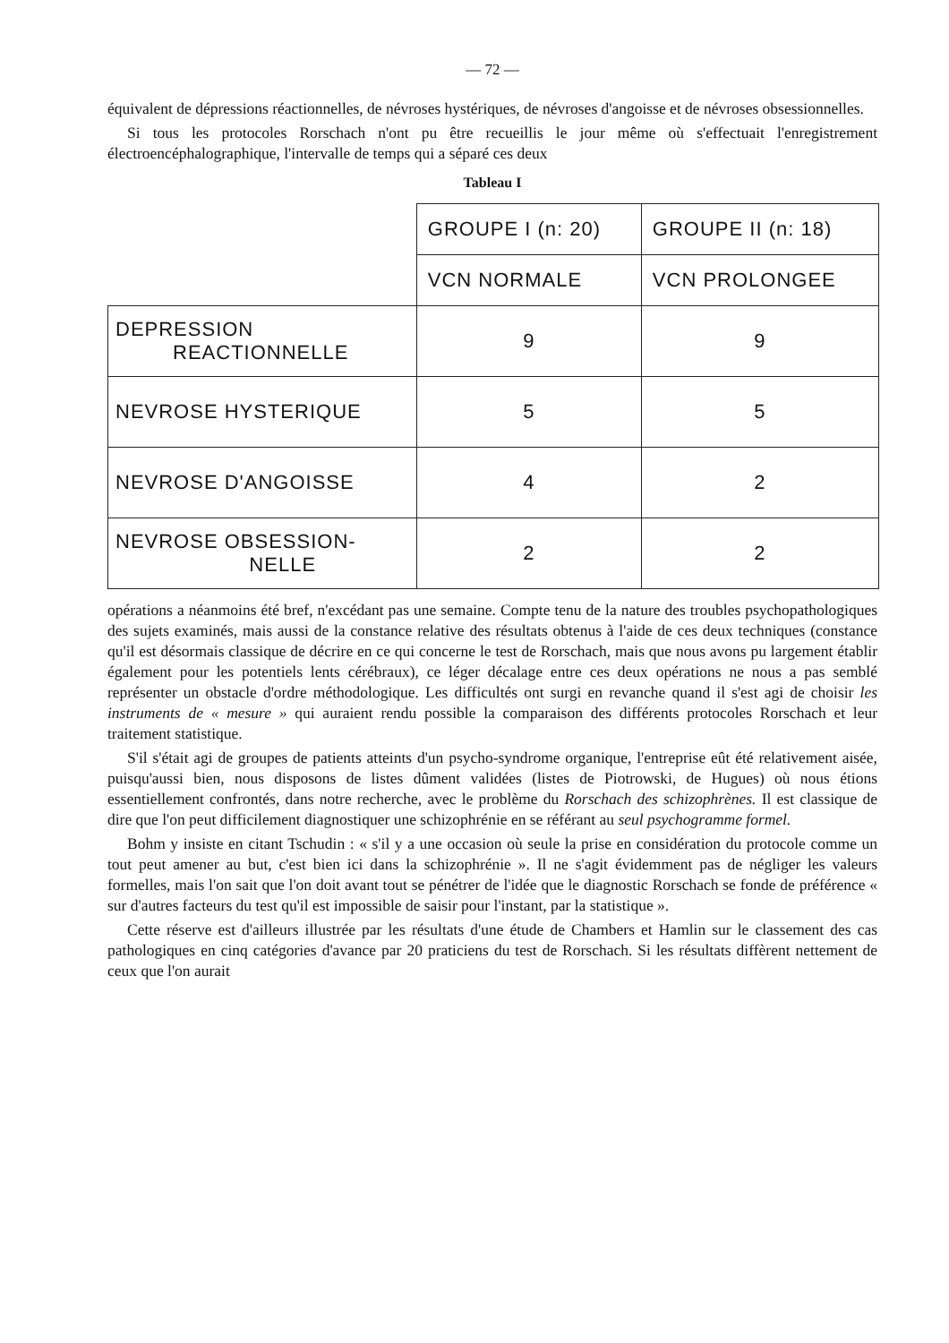— 72 —
équivalent de dépressions réactionnelles, de névroses hystériques, de névroses d'angoisse et de névroses obsessionnelles.
Si tous les protocoles Rorschach n'ont pu être recueillis le jour même où s'effectuait l'enregistrement électroencéphalographique, l'intervalle de temps qui a séparé ces deux
Tableau I
| | GROUPE I (n: 20) | GROUPE II (n: 18) |
| --- | --- | --- |
| | VCN NORMALE | VCN PROLONGEE |
| DEPRESSION REACTIONNELLE | 9 | 9 |
| NEVROSE HYSTERIQUE | 5 | 5 |
| NEVROSE D'ANGOISSE | 4 | 2 |
| NEVROSE OBSESSION- NELLE | 2 | 2 |
opérations a néanmoins été bref, n'excédant pas une semaine. Compte tenu de la nature des troubles psychopathologiques des sujets examinés, mais aussi de la constance relative des résultats obtenus à l'aide de ces deux techniques (constance qu'il est désormais classique de décrire en ce qui concerne le test de Rorschach, mais que nous avons pu largement établir également pour les potentiels lents cérébraux), ce léger décalage entre ces deux opérations ne nous a pas semblé représenter un obstacle d'ordre méthodologique. Les difficultés ont surgi en revanche quand il s'est agi de choisir les instruments de « mesure » qui auraient rendu possible la comparaison des différents protocoles Rorschach et leur traitement statistique.
S'il s'était agi de groupes de patients atteints d'un psycho-syndrome organique, l'entreprise eût été relativement aisée, puisqu'aussi bien, nous disposons de listes dûment validées (listes de Piotrowski, de Hugues) où nous étions essentiellement confrontés, dans notre recherche, avec le problème du Rorschach des schizophrènes. Il est classique de dire que l'on peut difficilement diagnostiquer une schizophrénie en se référant au seul psychogramme formel.
Bohm y insiste en citant Tschudin : « s'il y a une occasion où seule la prise en considération du protocole comme un tout peut amener au but, c'est bien ici dans la schizophrénie ». Il ne s'agit évidemment pas de négliger les valeurs formelles, mais l'on sait que l'on doit avant tout se pénétrer de l'idée que le diagnostic Rorschach se fonde de préférence « sur d'autres facteurs du test qu'il est impossible de saisir pour l'instant, par la statistique ».
Cette réserve est d'ailleurs illustrée par les résultats d'une étude de Chambers et Hamlin sur le classement des cas pathologiques en cinq catégories d'avance par 20 praticiens du test de Rorschach. Si les résultats diffèrent nettement de ceux que l'on aurait